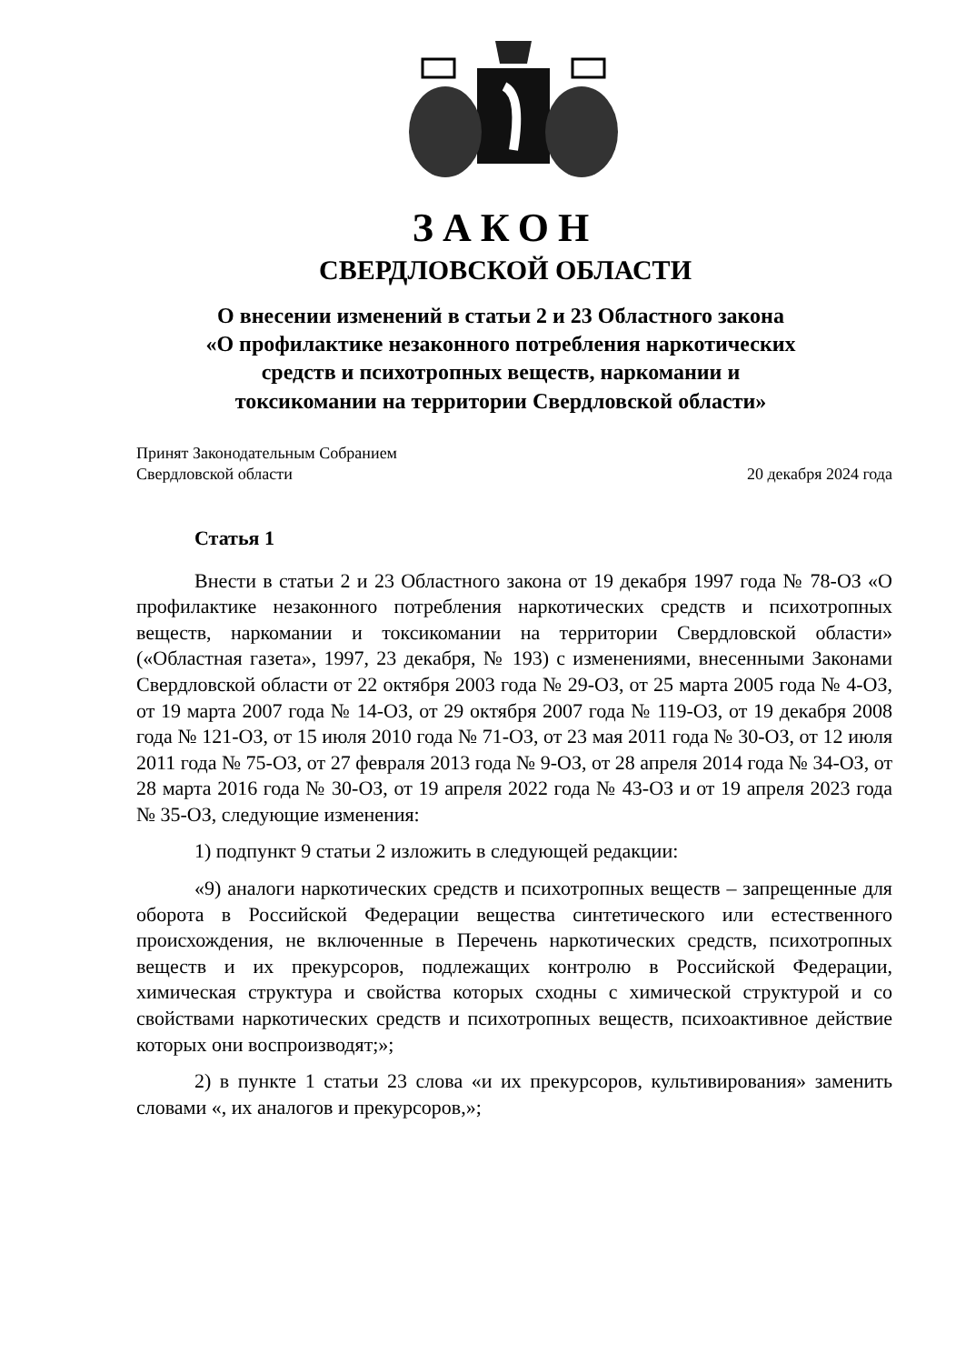ЗАКОН
СВЕРДЛОВСКОЙ ОБЛАСТИ
О внесении изменений в статьи 2 и 23 Областного закона
«О профилактике незаконного потребления наркотических
средств и психотропных веществ, наркомании и
токсикомании на территории Свердловской области»
Принят Законодательным Собранием
Свердловской области
20 декабря 2024 года
Статья 1
Внести в статьи 2 и 23 Областного закона от 19 декабря 1997 года № 78-ОЗ «О профилактике незаконного потребления наркотических средств и психотропных веществ, наркомании и токсикомании на территории Свердловской области» («Областная газета», 1997, 23 декабря, № 193) с изменениями, внесенными Законами Свердловской области от 22 октября 2003 года № 29-ОЗ, от 25 марта 2005 года № 4-ОЗ, от 19 марта 2007 года № 14-ОЗ, от 29 октября 2007 года № 119-ОЗ, от 19 декабря 2008 года № 121-ОЗ, от 15 июля 2010 года № 71-ОЗ, от 23 мая 2011 года № 30-ОЗ, от 12 июля 2011 года № 75-ОЗ, от 27 февраля 2013 года № 9-ОЗ, от 28 апреля 2014 года № 34-ОЗ, от 28 марта 2016 года № 30-ОЗ, от 19 апреля 2022 года № 43-ОЗ и от 19 апреля 2023 года № 35-ОЗ, следующие изменения:
1) подпункт 9 статьи 2 изложить в следующей редакции:
«9) аналоги наркотических средств и психотропных веществ – запрещенные для оборота в Российской Федерации вещества синтетического или естественного происхождения, не включенные в Перечень наркотических средств, психотропных веществ и их прекурсоров, подлежащих контролю в Российской Федерации, химическая структура и свойства которых сходны с химической структурой и со свойствами наркотических средств и психотропных веществ, психоактивное действие которых они воспроизводят;»;
2) в пункте 1 статьи 23 слова «и их прекурсоров, культивирования» заменить словами «, их аналогов и прекурсоров,»;